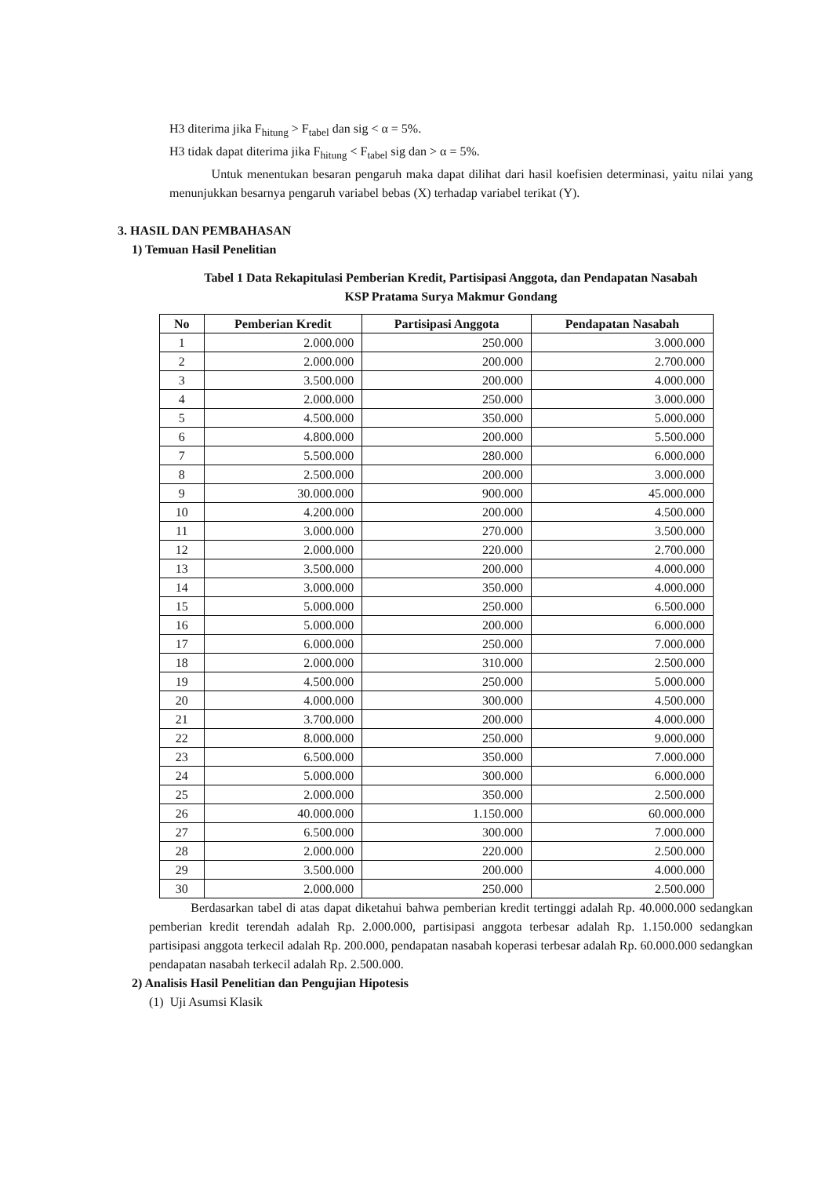H3 diterima jika F<sub>hitung</sub> > F<sub>tabel</sub> dan sig < α = 5%.
H3 tidak dapat diterima jika F<sub>hitung</sub> < F<sub>tabel</sub> sig dan > α = 5%.
Untuk menentukan besaran pengaruh maka dapat dilihat dari hasil koefisien determinasi, yaitu nilai yang menunjukkan besarnya pengaruh variabel bebas (X) terhadap variabel terikat (Y).
3. HASIL DAN PEMBAHASAN
1) Temuan Hasil Penelitian
Tabel 1 Data Rekapitulasi Pemberian Kredit, Partisipasi Anggota, dan Pendapatan Nasabah
KSP Pratama Surya Makmur Gondang
| No | Pemberian Kredit | Partisipasi Anggota | Pendapatan Nasabah |
| --- | --- | --- | --- |
| 1 | 2.000.000 | 250.000 | 3.000.000 |
| 2 | 2.000.000 | 200.000 | 2.700.000 |
| 3 | 3.500.000 | 200.000 | 4.000.000 |
| 4 | 2.000.000 | 250.000 | 3.000.000 |
| 5 | 4.500.000 | 350.000 | 5.000.000 |
| 6 | 4.800.000 | 200.000 | 5.500.000 |
| 7 | 5.500.000 | 280.000 | 6.000.000 |
| 8 | 2.500.000 | 200.000 | 3.000.000 |
| 9 | 30.000.000 | 900.000 | 45.000.000 |
| 10 | 4.200.000 | 200.000 | 4.500.000 |
| 11 | 3.000.000 | 270.000 | 3.500.000 |
| 12 | 2.000.000 | 220.000 | 2.700.000 |
| 13 | 3.500.000 | 200.000 | 4.000.000 |
| 14 | 3.000.000 | 350.000 | 4.000.000 |
| 15 | 5.000.000 | 250.000 | 6.500.000 |
| 16 | 5.000.000 | 200.000 | 6.000.000 |
| 17 | 6.000.000 | 250.000 | 7.000.000 |
| 18 | 2.000.000 | 310.000 | 2.500.000 |
| 19 | 4.500.000 | 250.000 | 5.000.000 |
| 20 | 4.000.000 | 300.000 | 4.500.000 |
| 21 | 3.700.000 | 200.000 | 4.000.000 |
| 22 | 8.000.000 | 250.000 | 9.000.000 |
| 23 | 6.500.000 | 350.000 | 7.000.000 |
| 24 | 5.000.000 | 300.000 | 6.000.000 |
| 25 | 2.000.000 | 350.000 | 2.500.000 |
| 26 | 40.000.000 | 1.150.000 | 60.000.000 |
| 27 | 6.500.000 | 300.000 | 7.000.000 |
| 28 | 2.000.000 | 220.000 | 2.500.000 |
| 29 | 3.500.000 | 200.000 | 4.000.000 |
| 30 | 2.000.000 | 250.000 | 2.500.000 |
Berdasarkan tabel di atas dapat diketahui bahwa pemberian kredit tertinggi adalah Rp. 40.000.000 sedangkan pemberian kredit terendah adalah Rp. 2.000.000, partisipasi anggota terbesar adalah Rp. 1.150.000 sedangkan partisipasi anggota terkecil adalah Rp. 200.000, pendapatan nasabah koperasi terbesar adalah Rp. 60.000.000 sedangkan pendapatan nasabah terkecil adalah Rp. 2.500.000.
2) Analisis Hasil Penelitian dan Pengujian Hipotesis
(1) Uji Asumsi Klasik